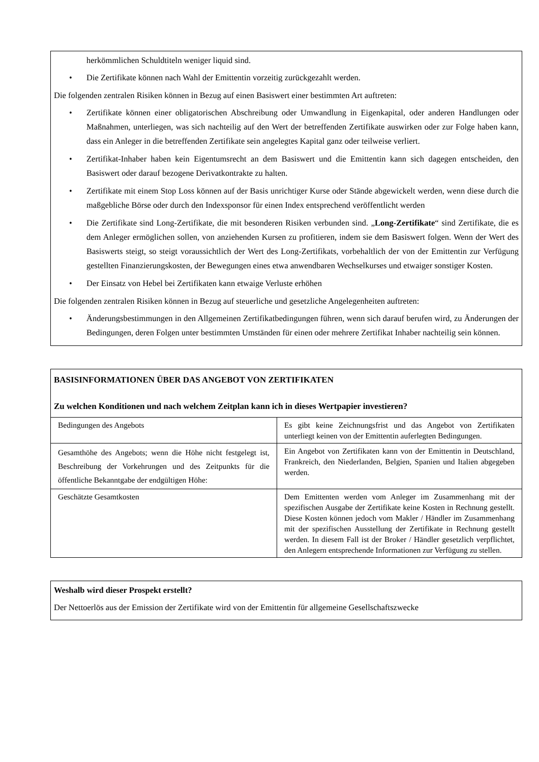herkömmlichen Schuldtiteln weniger liquid sind.
• Die Zertifikate können nach Wahl der Emittentin vorzeitig zurückgezahlt werden.
Die folgenden zentralen Risiken können in Bezug auf einen Basiswert einer bestimmten Art auftreten:
• Zertifikate können einer obligatorischen Abschreibung oder Umwandlung in Eigenkapital, oder anderen Handlungen oder Maßnahmen, unterliegen, was sich nachteilig auf den Wert der betreffenden Zertifikate auswirken oder zur Folge haben kann, dass ein Anleger in die betreffenden Zertifikate sein angelegtes Kapital ganz oder teilweise verliert.
• Zertifikat-Inhaber haben kein Eigentumsrecht an dem Basiswert und die Emittentin kann sich dagegen entscheiden, den Basiswert oder darauf bezogene Derivatkontrakte zu halten.
• Zertifikate mit einem Stop Loss können auf der Basis unrichtiger Kurse oder Stände abgewickelt werden, wenn diese durch die maßgebliche Börse oder durch den Indexsponsor für einen Index entsprechend veröffentlicht werden
• Die Zertifikate sind Long-Zertifikate, die mit besonderen Risiken verbunden sind. „Long-Zertifikate“ sind Zertifikate, die es dem Anleger ermöglichen sollen, von anziehenden Kursen zu profitieren, indem sie dem Basiswert folgen. Wenn der Wert des Basiswerts steigt, so steigt voraussichtlich der Wert des Long-Zertifikats, vorbehaltlich der von der Emittentin zur Verfügung gestellten Finanzierungskosten, der Bewegungen eines etwa anwendbaren Wechselkurses und etwaiger sonstiger Kosten.
• Der Einsatz von Hebel bei Zertifikaten kann etwaige Verluste erhöhen
Die folgenden zentralen Risiken können in Bezug auf steuerliche und gesetzliche Angelegenheiten auftreten:
• Änderungsbestimmungen in den Allgemeinen Zertifikatbedingungen führen, wenn sich darauf berufen wird, zu Änderungen der Bedingungen, deren Folgen unter bestimmten Umständen für einen oder mehrere Zertifikat Inhaber nachteilig sein können.
| BASISINFORMATIONEN ÜBER DAS ANGEBOT VON ZERTIFIKATEN Zu welchen Konditionen und nach welchem Zeitplan kann ich in dieses Wertpapier investieren? | |
| --- | --- |
| Bedingungen des Angebots | Es gibt keine Zeichnungsfrist und das Angebot von Zertifikaten unterliegt keinen von der Emittentin auferlegten Bedingungen. |
| Gesamthöhe des Angebots; wenn die Höhe nicht festgelegt ist, Beschreibung der Vorkehrungen und des Zeitpunkts für die öffentliche Bekanntgabe der endgültigen Höhe: | Ein Angebot von Zertifikaten kann von der Emittentin in Deutschland, Frankreich, den Niederlanden, Belgien, Spanien und Italien abgegeben werden. |
| Geschätzte Gesamtkosten | Dem Emittenten werden vom Anleger im Zusammenhang mit der spezifischen Ausgabe der Zertifikate keine Kosten in Rechnung gestellt. Diese Kosten können jedoch vom Makler / Händler im Zusammenhang mit der spezifischen Ausstellung der Zertifikate in Rechnung gestellt werden. In diesem Fall ist der Broker / Händler gesetzlich verpflichtet, den Anlegern entsprechende Informationen zur Verfügung zu stellen. |
Weshalb wird dieser Prospekt erstellt?
Der Nettoerlös aus der Emission der Zertifikate wird von der Emittentin für allgemeine Gesellschaftszwecke